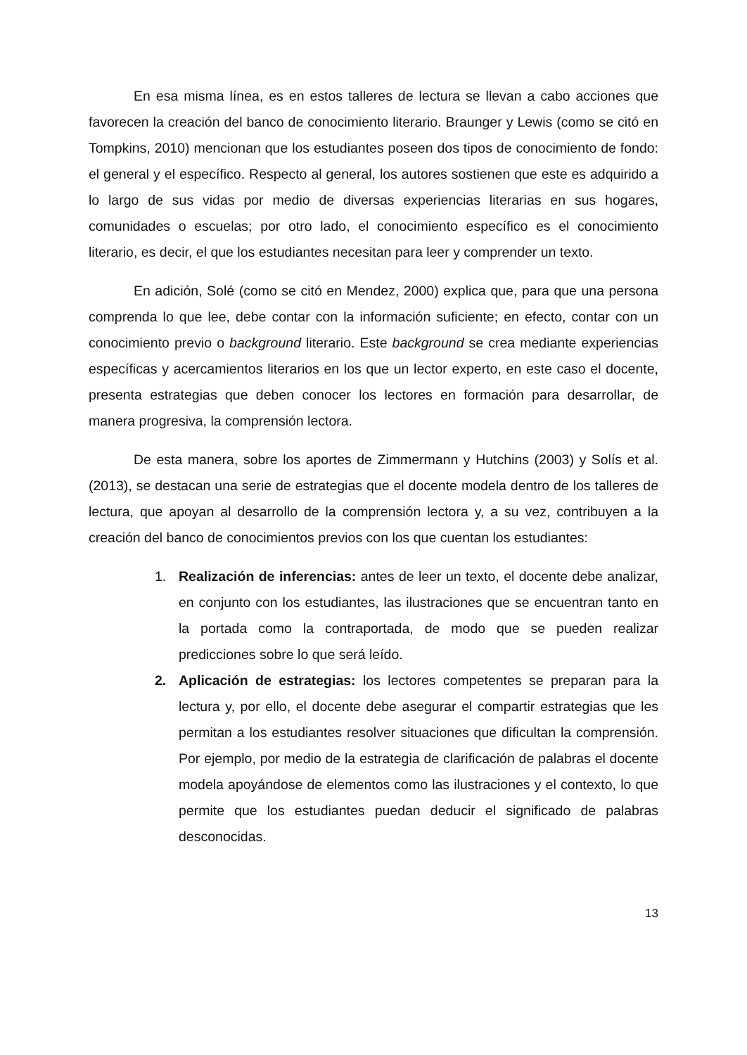En esa misma línea, es en estos talleres de lectura se llevan a cabo acciones que favorecen la creación del banco de conocimiento literario. Braunger y Lewis (como se citó en Tompkins, 2010) mencionan que los estudiantes poseen dos tipos de conocimiento de fondo: el general y el específico. Respecto al general, los autores sostienen que este es adquirido a lo largo de sus vidas por medio de diversas experiencias literarias en sus hogares, comunidades o escuelas; por otro lado, el conocimiento específico es el conocimiento literario, es decir, el que los estudiantes necesitan para leer y comprender un texto.
En adición, Solé (como se citó en Mendez, 2000) explica que, para que una persona comprenda lo que lee, debe contar con la información suficiente; en efecto, contar con un conocimiento previo o background literario. Este background se crea mediante experiencias específicas y acercamientos literarios en los que un lector experto, en este caso el docente, presenta estrategias que deben conocer los lectores en formación para desarrollar, de manera progresiva, la comprensión lectora.
De esta manera, sobre los aportes de Zimmermann y Hutchins (2003) y Solís et al. (2013), se destacan una serie de estrategias que el docente modela dentro de los talleres de lectura, que apoyan al desarrollo de la comprensión lectora y, a su vez, contribuyen a la creación del banco de conocimientos previos con los que cuentan los estudiantes:
1. Realización de inferencias: antes de leer un texto, el docente debe analizar, en conjunto con los estudiantes, las ilustraciones que se encuentran tanto en la portada como la contraportada, de modo que se pueden realizar predicciones sobre lo que será leído.
2. Aplicación de estrategias: los lectores competentes se preparan para la lectura y, por ello, el docente debe asegurar el compartir estrategias que les permitan a los estudiantes resolver situaciones que dificultan la comprensión. Por ejemplo, por medio de la estrategia de clarificación de palabras el docente modela apoyándose de elementos como las ilustraciones y el contexto, lo que permite que los estudiantes puedan deducir el significado de palabras desconocidas.
13